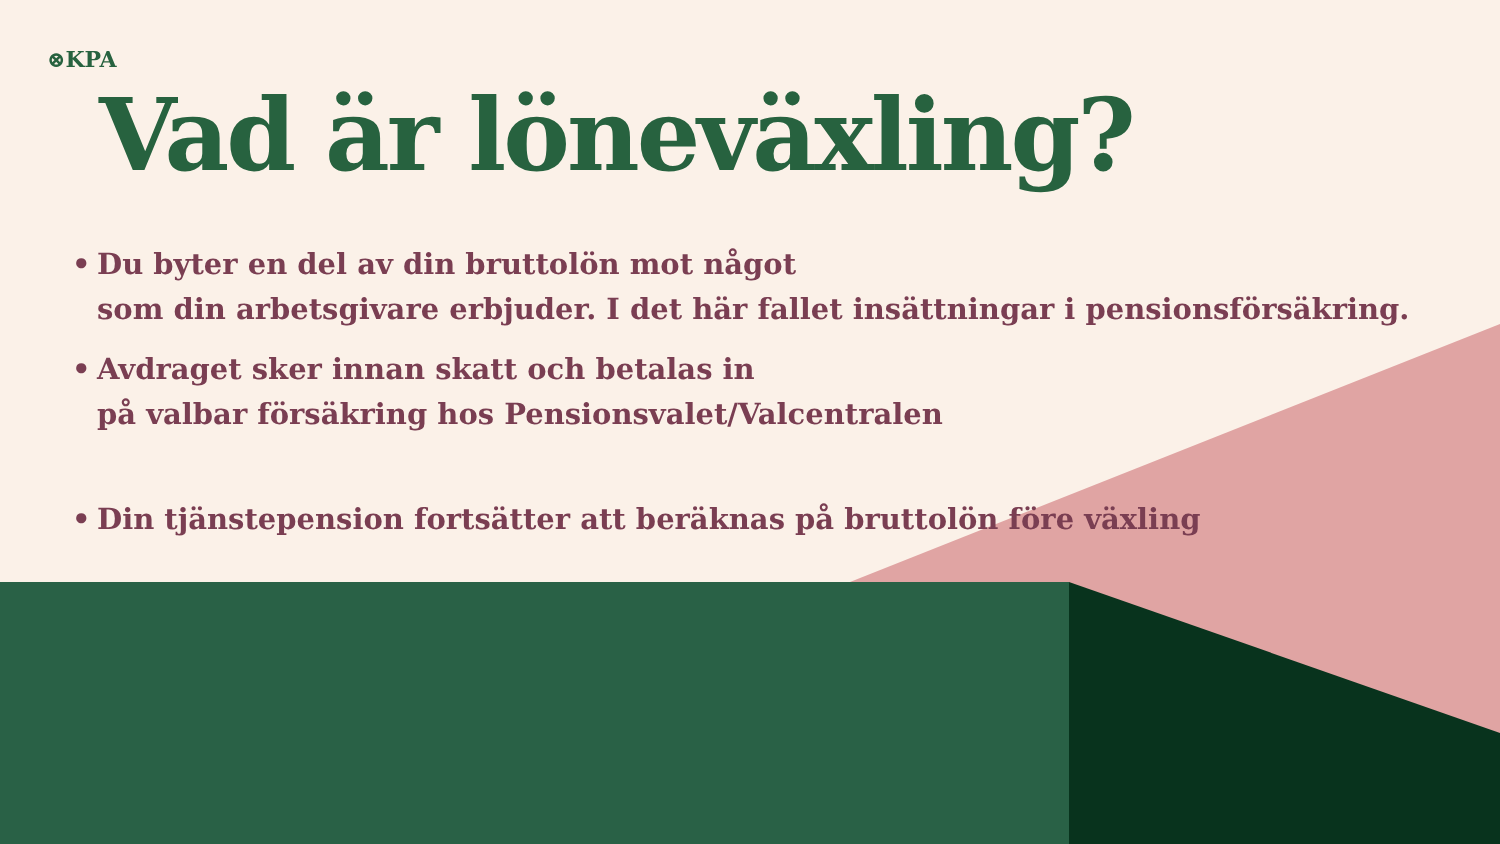⊗KPA
Vad är löneväxling?
• Du byter en del av din bruttolön mot något
som din arbetsgivare erbjuder. I det här fallet insättningar i pensionsförsäkring.
• Avdraget sker innan skatt och betalas in
på valbar försäkring hos Pensionsvalet/Valcentralen
• Din tjänstepension fortsätter att beräknas på bruttolön före växling